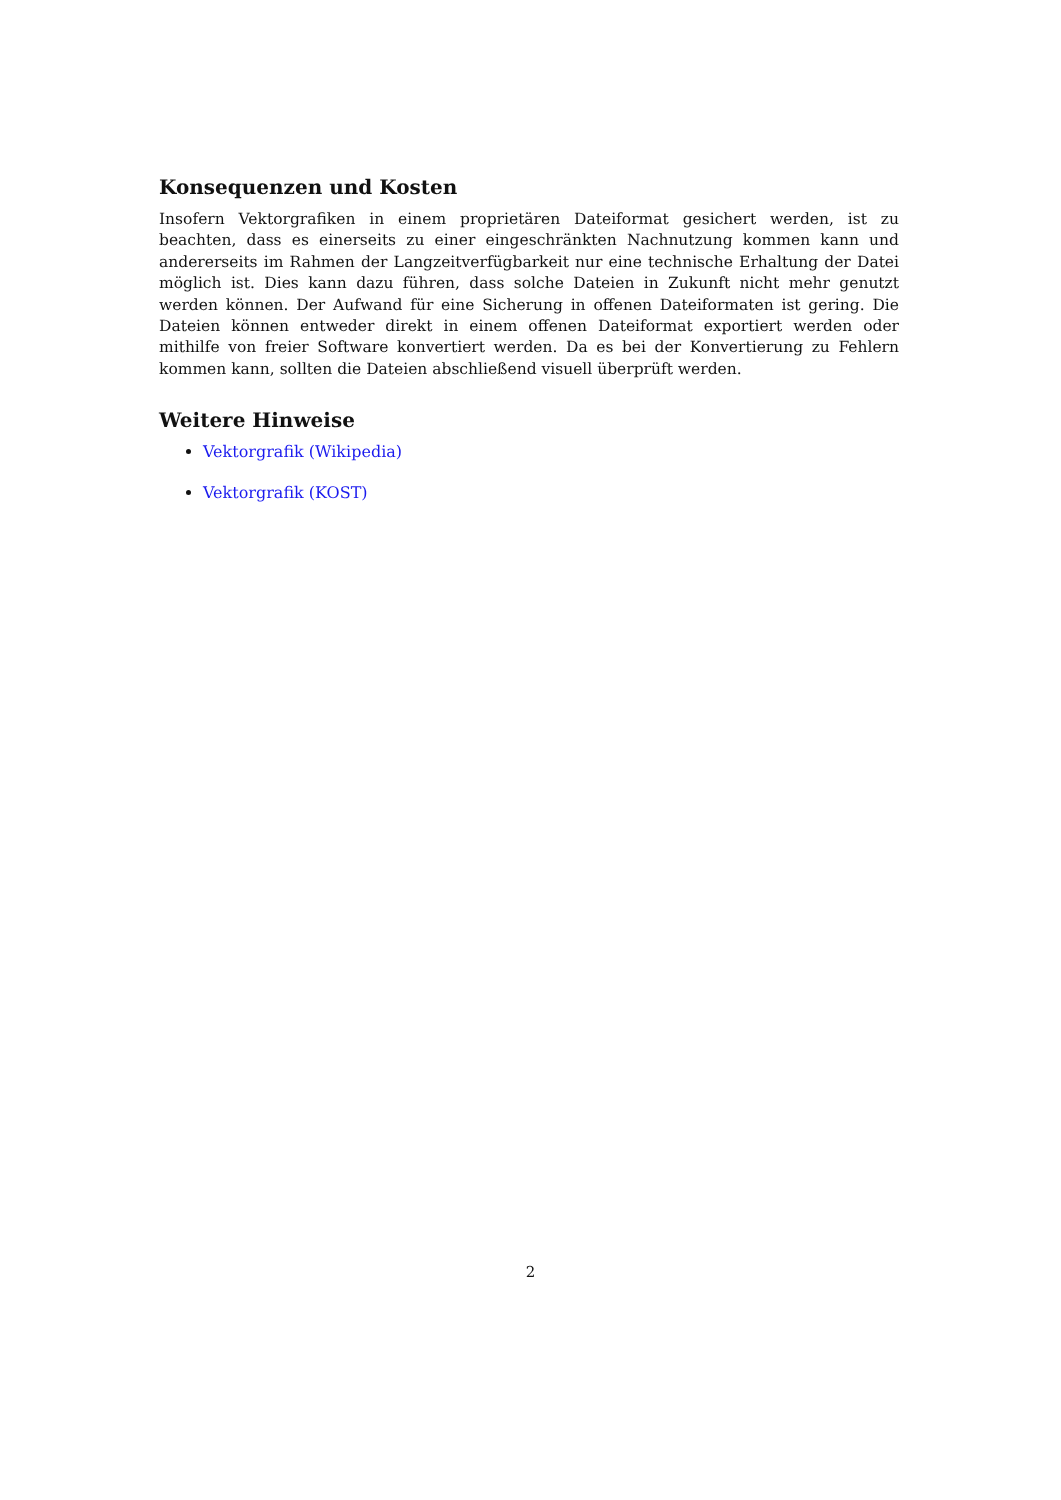Konsequenzen und Kosten
Insofern Vektorgrafiken in einem proprietären Dateiformat gesichert werden, ist zu beachten, dass es einerseits zu einer eingeschränkten Nachnutzung kommen kann und andererseits im Rahmen der Langzeitverfügbarkeit nur eine technische Erhaltung der Datei möglich ist. Dies kann dazu führen, dass solche Dateien in Zukunft nicht mehr genutzt werden können. Der Aufwand für eine Sicherung in offenen Dateiformaten ist gering. Die Dateien können entweder direkt in einem offenen Dateiformat exportiert werden oder mithilfe von freier Software konvertiert werden. Da es bei der Konvertierung zu Fehlern kommen kann, sollten die Dateien abschließend visuell überprüft werden.
Weitere Hinweise
Vektorgrafik (Wikipedia)
Vektorgrafik (KOST)
2